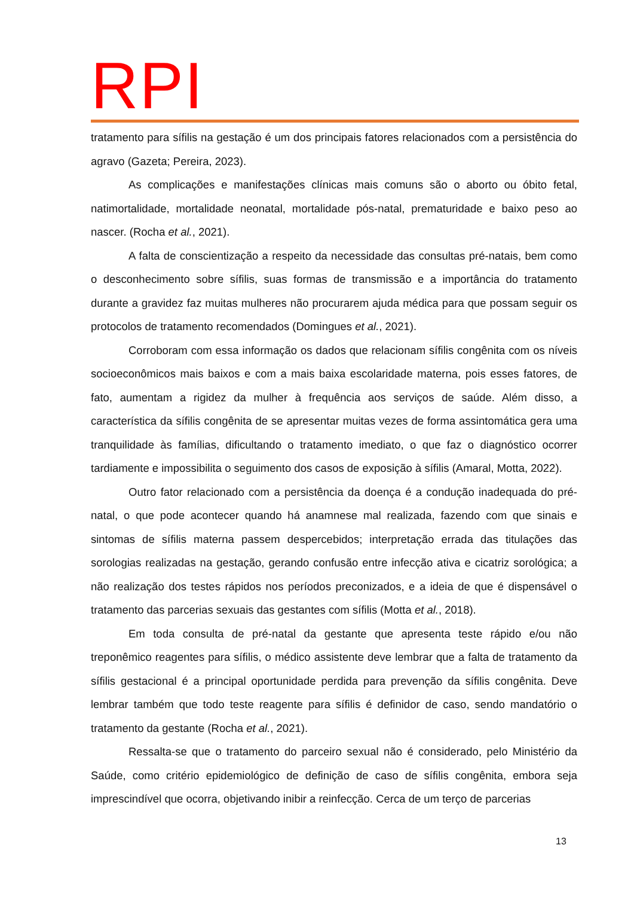RPI
tratamento para sífilis na gestação é um dos principais fatores relacionados com a persistência do agravo (Gazeta; Pereira, 2023).
As complicações e manifestações clínicas mais comuns são o aborto ou óbito fetal, natimortalidade, mortalidade neonatal, mortalidade pós-natal, prematuridade e baixo peso ao nascer. (Rocha et al., 2021).
A falta de conscientização a respeito da necessidade das consultas pré-natais, bem como o desconhecimento sobre sífilis, suas formas de transmissão e a importância do tratamento durante a gravidez faz muitas mulheres não procurarem ajuda médica para que possam seguir os protocolos de tratamento recomendados (Domingues et al., 2021).
Corroboram com essa informação os dados que relacionam sífilis congênita com os níveis socioeconômicos mais baixos e com a mais baixa escolaridade materna, pois esses fatores, de fato, aumentam a rigidez da mulher à frequência aos serviços de saúde. Além disso, a característica da sífilis congênita de se apresentar muitas vezes de forma assintomática gera uma tranquilidade às famílias, dificultando o tratamento imediato, o que faz o diagnóstico ocorrer tardiamente e impossibilita o seguimento dos casos de exposição à sífilis (Amaral, Motta, 2022).
Outro fator relacionado com a persistência da doença é a condução inadequada do pré-natal, o que pode acontecer quando há anamnese mal realizada, fazendo com que sinais e sintomas de sífilis materna passem despercebidos; interpretação errada das titulações das sorologias realizadas na gestação, gerando confusão entre infecção ativa e cicatriz sorológica; a não realização dos testes rápidos nos períodos preconizados, e a ideia de que é dispensável o tratamento das parcerias sexuais das gestantes com sífilis (Motta et al., 2018).
Em toda consulta de pré-natal da gestante que apresenta teste rápido e/ou não treponêmico reagentes para sífilis, o médico assistente deve lembrar que a falta de tratamento da sífilis gestacional é a principal oportunidade perdida para prevenção da sífilis congênita. Deve lembrar também que todo teste reagente para sífilis é definidor de caso, sendo mandatório o tratamento da gestante (Rocha et al., 2021).
Ressalta-se que o tratamento do parceiro sexual não é considerado, pelo Ministério da Saúde, como critério epidemiológico de definição de caso de sífilis congênita, embora seja imprescindível que ocorra, objetivando inibir a reinfecção. Cerca de um terço de parcerias
13